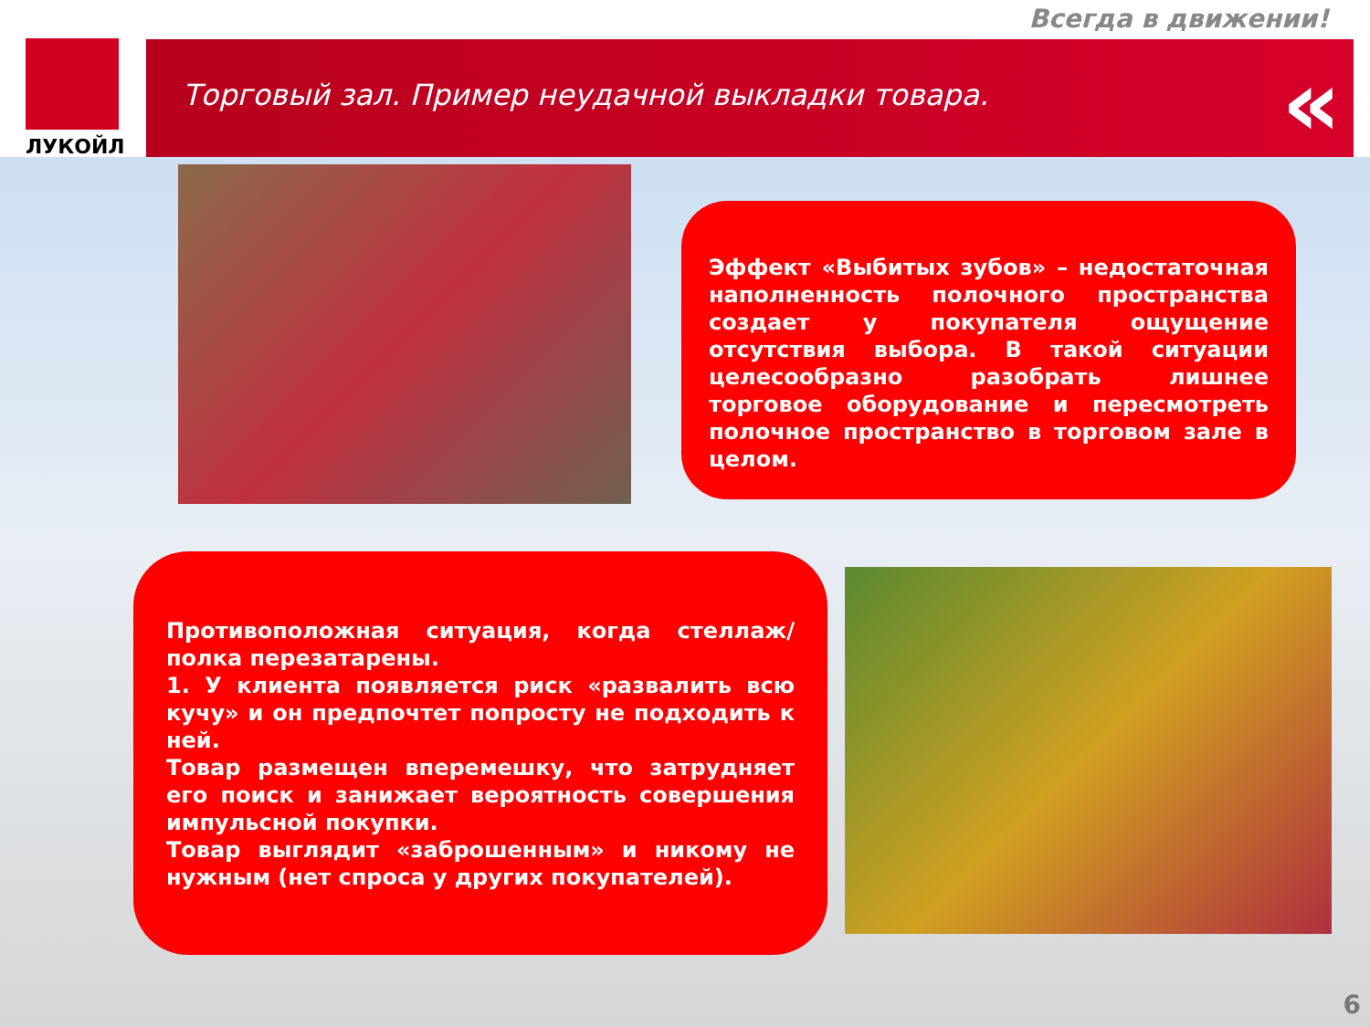Всегда в движении!
ЛУКОЙЛ
Торговый зал. Пример неудачной выкладки товара.
«
Эффект «Выбитых зубов» – недостаточная наполненность полочного пространства создает у покупателя ощущение отсутствия выбора. В такой ситуации целесообразно разобрать лишнее торговое оборудование и пересмотреть полочное пространство в торговом зале в целом.
Противоположная ситуация, когда стеллаж/полка перезатарены.
1. У клиента появляется риск «развалить всю кучу» и он предпочтет попросту не подходить к ней.
Товар размещен вперемешку, что затрудняет его поиск и занижает вероятность совершения импульсной покупки.
Товар выглядит «заброшенным» и никому не нужным (нет спроса у других покупателей).
6